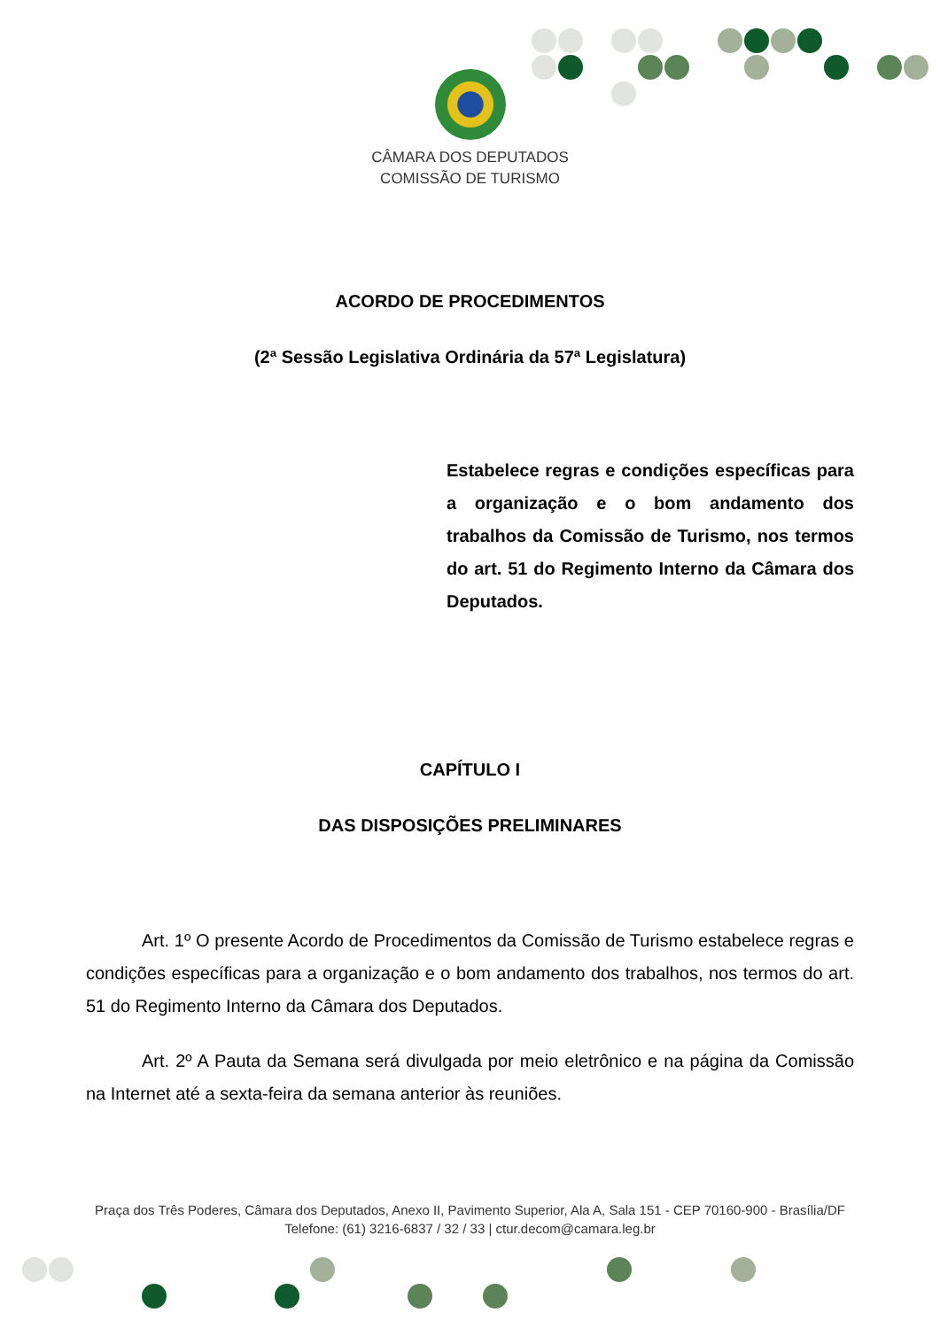CÂMARA DOS DEPUTADOS
COMISSÃO DE TURISMO
ACORDO DE PROCEDIMENTOS
(2ª Sessão Legislativa Ordinária da 57ª Legislatura)
Estabelece regras e condições específicas para a organização e o bom andamento dos trabalhos da Comissão de Turismo, nos termos do art. 51 do Regimento Interno da Câmara dos Deputados.
CAPÍTULO I
DAS DISPOSIÇÕES PRELIMINARES
Art. 1º O presente Acordo de Procedimentos da Comissão de Turismo estabelece regras e condições específicas para a organização e o bom andamento dos trabalhos, nos termos do art. 51 do Regimento Interno da Câmara dos Deputados.
Art. 2º A Pauta da Semana será divulgada por meio eletrônico e na página da Comissão na Internet até a sexta-feira da semana anterior às reuniões.
Praça dos Três Poderes, Câmara dos Deputados, Anexo II, Pavimento Superior, Ala A, Sala 151 - CEP 70160-900 - Brasília/DF
Telefone: (61) 3216-6837 / 32 / 33 | ctur.decom@camara.leg.br